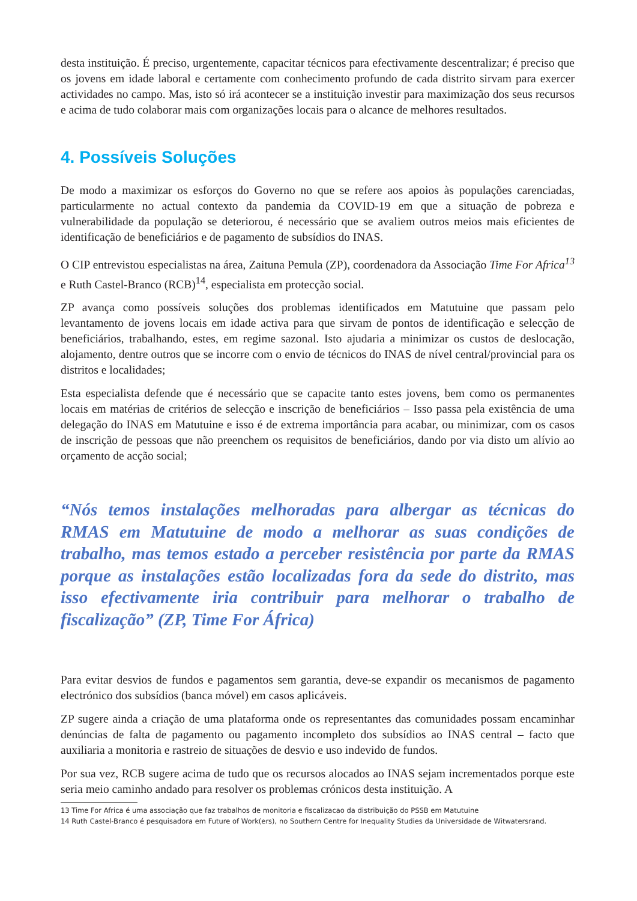desta instituição. É preciso, urgentemente, capacitar técnicos para efectivamente descentralizar; é preciso que os jovens em idade laboral e certamente com conhecimento profundo de cada distrito sirvam para exercer actividades no campo. Mas, isto só irá acontecer se a instituição investir para maximização dos seus recursos e acima de tudo colaborar mais com organizações locais para o alcance de melhores resultados.
4. Possíveis Soluções
De modo a maximizar os esforços do Governo no que se refere aos apoios às populações carenciadas, particularmente no actual contexto da pandemia da COVID-19 em que a situação de pobreza e vulnerabilidade da população se deteriorou, é necessário que se avaliem outros meios mais eficientes de identificação de beneficiários e de pagamento de subsídios do INAS.
O CIP entrevistou especialistas na área, Zaituna Pemula (ZP), coordenadora da Associação Time For Africa<sup>13</sup> e Ruth Castel-Branco (RCB)<sup>14</sup>, especialista em protecção social.
ZP avança como possíveis soluções dos problemas identificados em Matutuine que passam pelo levantamento de jovens locais em idade activa para que sirvam de pontos de identificação e selecção de beneficiários, trabalhando, estes, em regime sazonal. Isto ajudaria a minimizar os custos de deslocação, alojamento, dentre outros que se incorre com o envio de técnicos do INAS de nível central/provincial para os distritos e localidades;
Esta especialista defende que é necessário que se capacite tanto estes jovens, bem como os permanentes locais em matérias de critérios de selecção e inscrição de beneficiários – Isso passa pela existência de uma delegação do INAS em Matutuine e isso é de extrema importância para acabar, ou minimizar, com os casos de inscrição de pessoas que não preenchem os requisitos de beneficiários, dando por via disto um alívio ao orçamento de acção social;
“Nós temos instalações melhoradas para albergar as técnicas do RMAS em Matutuine de modo a melhorar as suas condições de trabalho, mas temos estado a perceber resistência por parte da RMAS porque as instalações estão localizadas fora da sede do distrito, mas isso efectivamente iria contribuir para melhorar o trabalho de fiscalização” (ZP, Time For África)
Para evitar desvios de fundos e pagamentos sem garantia, deve-se expandir os mecanismos de pagamento electrónico dos subsídios (banca móvel) em casos aplicáveis.
ZP sugere ainda a criação de uma plataforma onde os representantes das comunidades possam encaminhar denúncias de falta de pagamento ou pagamento incompleto dos subsídios ao INAS central – facto que auxiliaria a monitoria e rastreio de situações de desvio e uso indevido de fundos.
Por sua vez, RCB sugere acima de tudo que os recursos alocados ao INAS sejam incrementados porque este seria meio caminho andado para resolver os problemas crónicos desta instituição. A
13 Time For Africa é uma associação que faz trabalhos de monitoria e fiscalizacao da distribuição do PSSB em Matutuine
14 Ruth Castel-Branco é pesquisadora em Future of Work(ers), no Southern Centre for Inequality Studies da Universidade de Witwatersrand.